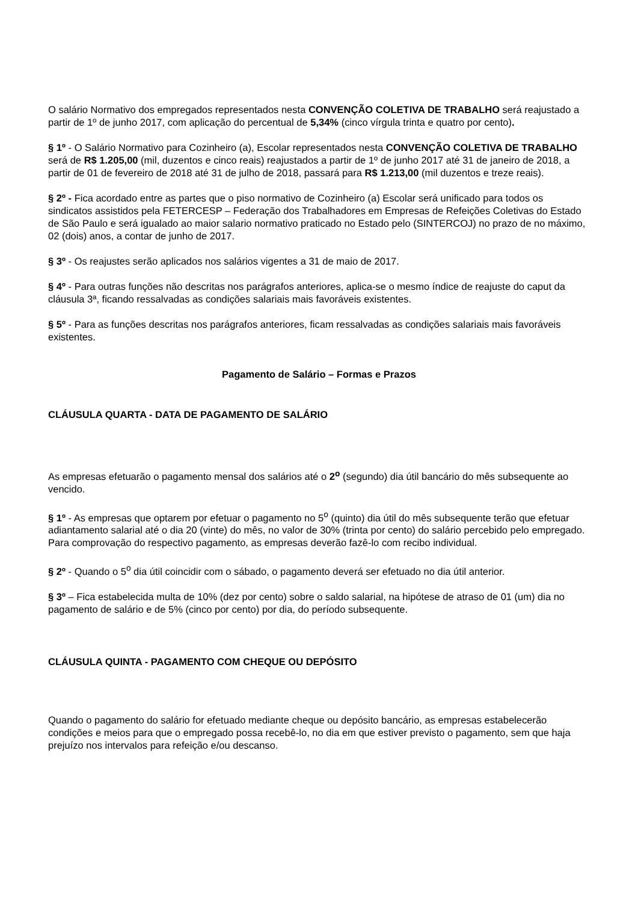O salário Normativo dos empregados representados nesta CONVENÇÃO COLETIVA DE TRABALHO será reajustado a partir de 1º de junho 2017, com aplicação do percentual de 5,34% (cinco vírgula trinta e quatro por cento).
§ 1º - O Salário Normativo para Cozinheiro (a), Escolar representados nesta CONVENÇÃO COLETIVA DE TRABALHO será de R$ 1.205,00 (mil, duzentos e cinco reais) reajustados a partir de 1º de junho 2017 até 31 de janeiro de 2018, a partir de 01 de fevereiro de 2018 até 31 de julho de 2018, passará para R$ 1.213,00 (mil duzentos e treze reais).
§ 2º - Fica acordado entre as partes que o piso normativo de Cozinheiro (a) Escolar será unificado para todos os sindicatos assistidos pela FETERCESP – Federação dos Trabalhadores em Empresas de Refeições Coletivas do Estado de São Paulo e será igualado ao maior salario normativo praticado no Estado pelo (SINTERCOJ) no prazo de no máximo, 02 (dois) anos, a contar de junho de 2017.
§ 3º - Os reajustes serão aplicados nos salários vigentes a 31 de maio de 2017.
§ 4º - Para outras funções não descritas nos parágrafos anteriores, aplica-se o mesmo índice de reajuste do caput da cláusula 3ª, ficando ressalvadas as condições salariais mais favoráveis existentes.
§ 5º - Para as funções descritas nos parágrafos anteriores, ficam ressalvadas as condições salariais mais favoráveis existentes.
Pagamento de Salário – Formas e Prazos
CLÁUSULA QUARTA - DATA DE PAGAMENTO DE SALÁRIO
As empresas efetuarão o pagamento mensal dos salários até o 2<sup>o</sup> (segundo) dia útil bancário do mês subsequente ao vencido.
§ 1º - As empresas que optarem por efetuar o pagamento no 5<sup>o</sup> (quinto) dia útil do mês subsequente terão que efetuar adiantamento salarial até o dia 20 (vinte) do mês, no valor de 30% (trinta por cento) do salário percebido pelo empregado. Para comprovação do respectivo pagamento, as empresas deverão fazê-lo com recibo individual.
§ 2º - Quando o 5<sup>o</sup> dia útil coincidir com o sábado, o pagamento deverá ser efetuado no dia útil anterior.
§ 3º – Fica estabelecida multa de 10% (dez por cento) sobre o saldo salarial, na hipótese de atraso de 01 (um) dia no pagamento de salário e de 5% (cinco por cento) por dia, do período subsequente.
CLÁUSULA QUINTA - PAGAMENTO COM CHEQUE OU DEPÓSITO
Quando o pagamento do salário for efetuado mediante cheque ou depósito bancário, as empresas estabelecerão condições e meios para que o empregado possa recebê-lo, no dia em que estiver previsto o pagamento, sem que haja prejuízo nos intervalos para refeição e/ou descanso.